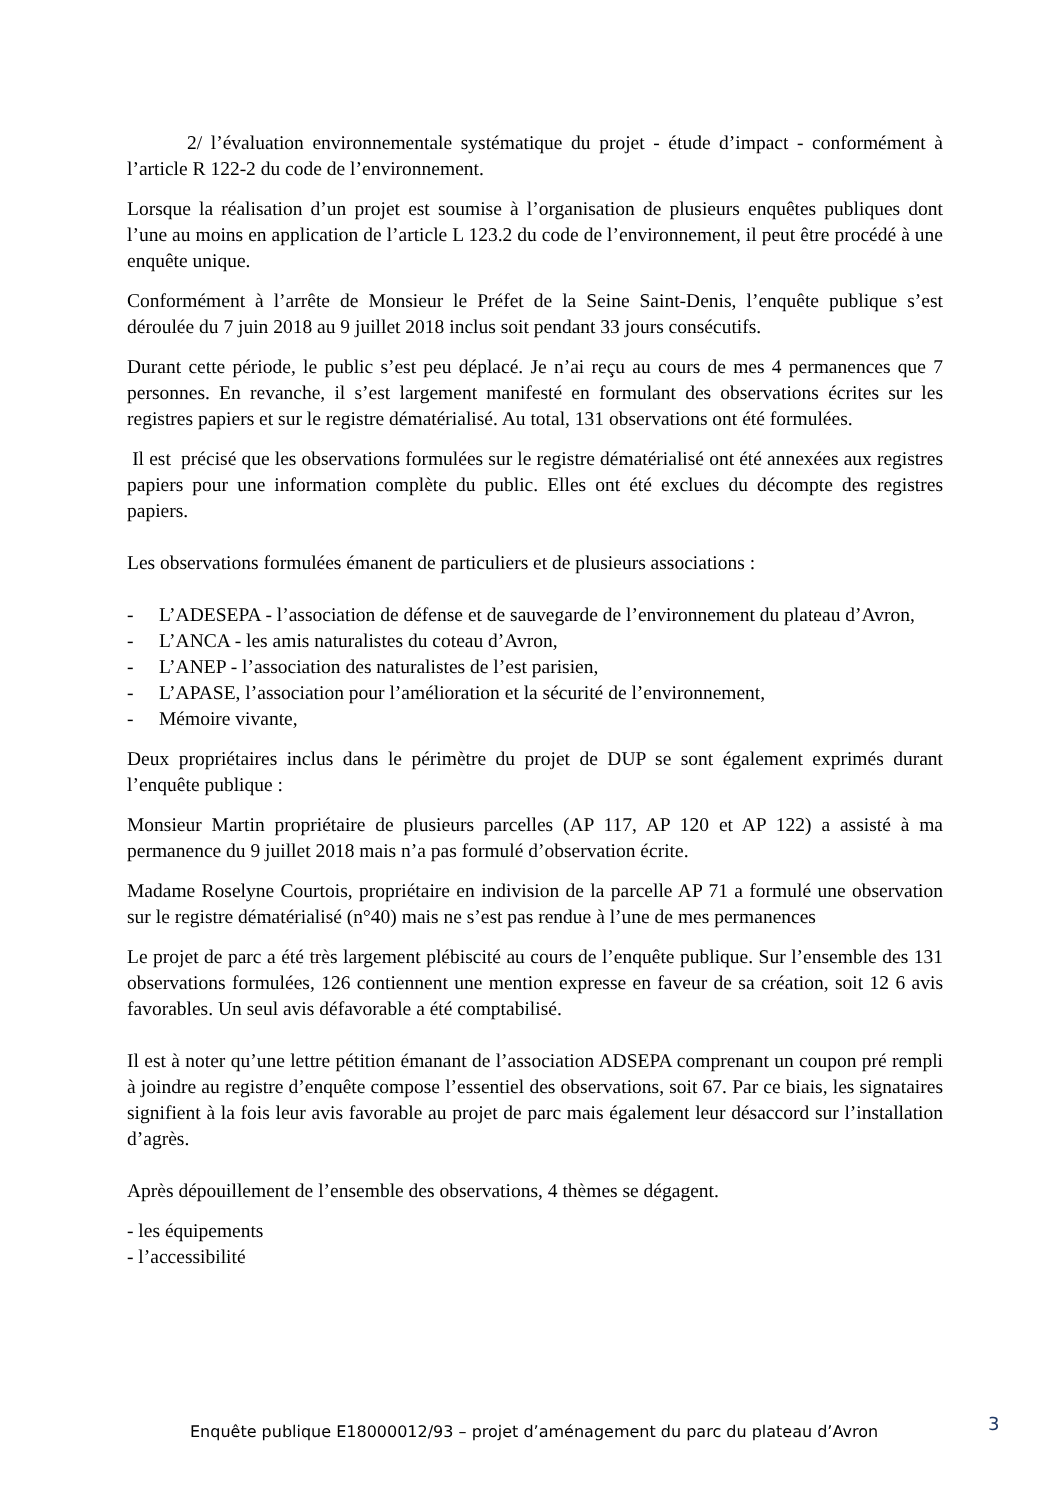2/ l’évaluation environnementale systématique du projet - étude d’impact - conformément à l’article R 122-2 du code de l’environnement.
Lorsque la réalisation d’un projet est soumise à l’organisation de plusieurs enquêtes publiques dont l’une au moins en application de l’article L 123.2 du code de l’environnement, il peut être procédé à une enquête unique.
Conformément à l’arrête de Monsieur le Préfet de la Seine Saint-Denis, l’enquête publique s’est déroulée du 7 juin 2018 au 9 juillet 2018 inclus soit pendant 33 jours consécutifs.
Durant cette période, le public s’est peu déplacé. Je n’ai reçu au cours de mes 4 permanences que 7 personnes. En revanche, il s’est largement manifesté en formulant des observations écrites sur les registres papiers et sur le registre dématérialisé. Au total, 131 observations ont été formulées.
Il est précisé que les observations formulées sur le registre dématérialisé ont été annexées aux registres papiers pour une information complète du public. Elles ont été exclues du décompte des registres papiers.
Les observations formulées émanent de particuliers et de plusieurs associations :
- L’ADESEPA - l’association de défense et de sauvegarde de l’environnement du plateau d’Avron,
- L’ANCA - les amis naturalistes du coteau d’Avron,
- L’ANEP - l’association des naturalistes de l’est parisien,
- L’APASE, l’association pour l’amélioration et la sécurité de l’environnement,
- Mémoire vivante,
Deux propriétaires inclus dans le périmètre du projet de DUP se sont également exprimés durant l’enquête publique :
Monsieur Martin propriétaire de plusieurs parcelles (AP 117, AP 120 et AP 122) a assisté à ma permanence du 9 juillet 2018 mais n’a pas formulé d’observation écrite.
Madame Roselyne Courtois, propriétaire en indivision de la parcelle AP 71 a formulé une observation sur le registre dématérialisé (n°40) mais ne s’est pas rendue à l’une de mes permanences
Le projet de parc a été très largement plébiscité au cours de l’enquête publique. Sur l’ensemble des 131 observations formulées, 126 contiennent une mention expresse en faveur de sa création, soit 12 6 avis favorables. Un seul avis défavorable a été comptabilisé.
Il est à noter qu’une lettre pétition émanant de l’association ADSEPA comprenant un coupon pré rempli à joindre au registre d’enquête compose l’essentiel des observations, soit 67. Par ce biais, les signataires signifient à la fois leur avis favorable au projet de parc mais également leur désaccord sur l’installation d’agrès.
Après dépouillement de l’ensemble des observations, 4 thèmes se dégagent.
- les équipements
- l’accessibilité
Enquête publique E18000012/93 – projet d’aménagement du parc du plateau d’Avron 3